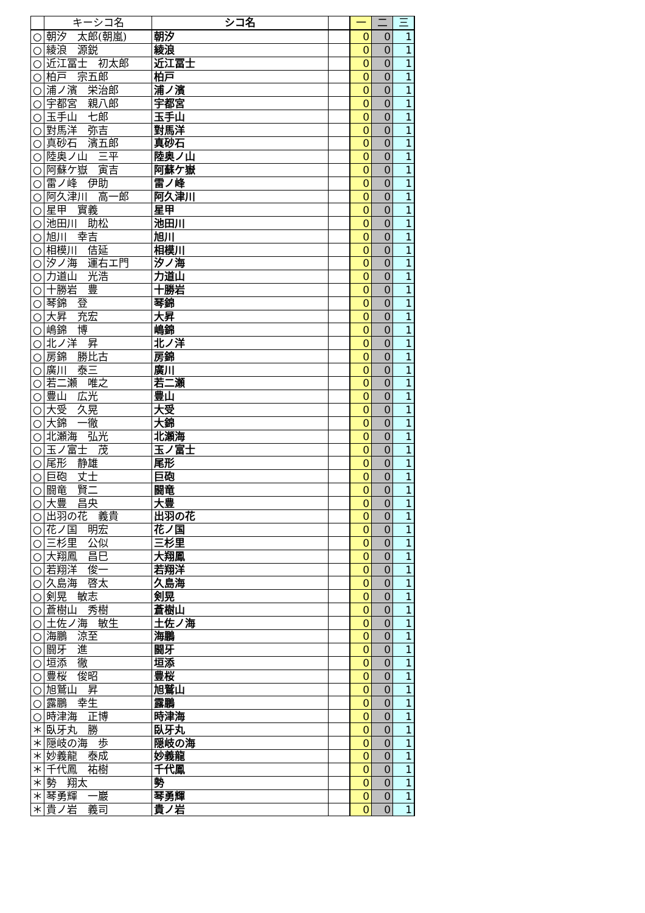| | キーシコ名 | シコ名 | | 一 | 二 | 三 |
| --- | --- | --- | --- | --- | --- | --- |
| ○ | 朝汐 太郎(朝嵐) | 朝汐 | | 0 | 0 | 1 |
| ○ | 綾浪 源鋭 | 綾浪 | | 0 | 0 | 1 |
| ○ | 近江冨士 初太郎 | 近江冨士 | | 0 | 0 | 1 |
| ○ | 柏戸 宗五郎 | 柏戸 | | 0 | 0 | 1 |
| ○ | 浦ノ濱 栄治郎 | 浦ノ濱 | | 0 | 0 | 1 |
| ○ | 宇都宮 親八郎 | 宇都宮 | | 0 | 0 | 1 |
| ○ | 玉手山 七郎 | 玉手山 | | 0 | 0 | 1 |
| ○ | 對馬洋 弥吉 | 對馬洋 | | 0 | 0 | 1 |
| ○ | 真砂石 濱五郎 | 真砂石 | | 0 | 0 | 1 |
| ○ | 陸奥ノ山 三平 | 陸奥ノ山 | | 0 | 0 | 1 |
| ○ | 阿蘇ケ嶽 寅吉 | 阿蘇ケ嶽 | | 0 | 0 | 1 |
| ○ | 雷ノ峰 伊助 | 雷ノ峰 | | 0 | 0 | 1 |
| ○ | 阿久津川 高一郎 | 阿久津川 | | 0 | 0 | 1 |
| ○ | 星甲 實義 | 星甲 | | 0 | 0 | 1 |
| ○ | 池田川 助松 | 池田川 | | 0 | 0 | 1 |
| ○ | 旭川 幸吉 | 旭川 | | 0 | 0 | 1 |
| ○ | 相模川 佶延 | 相模川 | | 0 | 0 | 1 |
| ○ | 汐ノ海 運右エ門 | 汐ノ海 | | 0 | 0 | 1 |
| ○ | 力道山 光浩 | 力道山 | | 0 | 0 | 1 |
| ○ | 十勝岩 豊 | 十勝岩 | | 0 | 0 | 1 |
| ○ | 琴錦 登 | 琴錦 | | 0 | 0 | 1 |
| ○ | 大昇 充宏 | 大昇 | | 0 | 0 | 1 |
| ○ | 嶋錦 博 | 嶋錦 | | 0 | 0 | 1 |
| ○ | 北ノ洋 昇 | 北ノ洋 | | 0 | 0 | 1 |
| ○ | 房錦 勝比古 | 房錦 | | 0 | 0 | 1 |
| ○ | 廣川 泰三 | 廣川 | | 0 | 0 | 1 |
| ○ | 若二瀬 唯之 | 若二瀬 | | 0 | 0 | 1 |
| ○ | 豊山 広光 | 豊山 | | 0 | 0 | 1 |
| ○ | 大受 久晃 | 大受 | | 0 | 0 | 1 |
| ○ | 大錦 一徹 | 大錦 | | 0 | 0 | 1 |
| ○ | 北瀬海 弘光 | 北瀬海 | | 0 | 0 | 1 |
| ○ | 玉ノ富士 茂 | 玉ノ富士 | | 0 | 0 | 1 |
| ○ | 尾形 静雄 | 尾形 | | 0 | 0 | 1 |
| ○ | 巨砲 丈士 | 巨砲 | | 0 | 0 | 1 |
| ○ | 闘竜 賢二 | 闘竜 | | 0 | 0 | 1 |
| ○ | 大豊 昌央 | 大豊 | | 0 | 0 | 1 |
| ○ | 出羽の花 義貴 | 出羽の花 | | 0 | 0 | 1 |
| ○ | 花ノ国 明宏 | 花ノ国 | | 0 | 0 | 1 |
| ○ | 三杉里 公似 | 三杉里 | | 0 | 0 | 1 |
| ○ | 大翔鳳 昌巳 | 大翔鳳 | | 0 | 0 | 1 |
| ○ | 若翔洋 俊一 | 若翔洋 | | 0 | 0 | 1 |
| ○ | 久島海 啓太 | 久島海 | | 0 | 0 | 1 |
| ○ | 剣晃 敏志 | 剣晃 | | 0 | 0 | 1 |
| ○ | 蒼樹山 秀樹 | 蒼樹山 | | 0 | 0 | 1 |
| ○ | 土佐ノ海 敏生 | 土佐ノ海 | | 0 | 0 | 1 |
| ○ | 海鵬 涼至 | 海鵬 | | 0 | 0 | 1 |
| ○ | 闘牙 進 | 闘牙 | | 0 | 0 | 1 |
| ○ | 垣添 徹 | 垣添 | | 0 | 0 | 1 |
| ○ | 豊桜 俊昭 | 豊桜 | | 0 | 0 | 1 |
| ○ | 旭鷲山 昇 | 旭鷲山 | | 0 | 0 | 1 |
| ○ | 露鵬 幸生 | 露鵬 | | 0 | 0 | 1 |
| ○ | 時津海 正博 | 時津海 | | 0 | 0 | 1 |
| ＊ | 臥牙丸 勝 | 臥牙丸 | | 0 | 0 | 1 |
| ＊ | 隠岐の海 歩 | 隠岐の海 | | 0 | 0 | 1 |
| ＊ | 妙義龍 泰成 | 妙義龍 | | 0 | 0 | 1 |
| ＊ | 千代鳳 祐樹 | 千代鳳 | | 0 | 0 | 1 |
| ＊ | 勢 翔太 | 勢 | | 0 | 0 | 1 |
| ＊ | 琴勇輝 一巖 | 琴勇輝 | | 0 | 0 | 1 |
| ＊ | 貴ノ岩 義司 | 貴ノ岩 | | 0 | 0 | 1 |